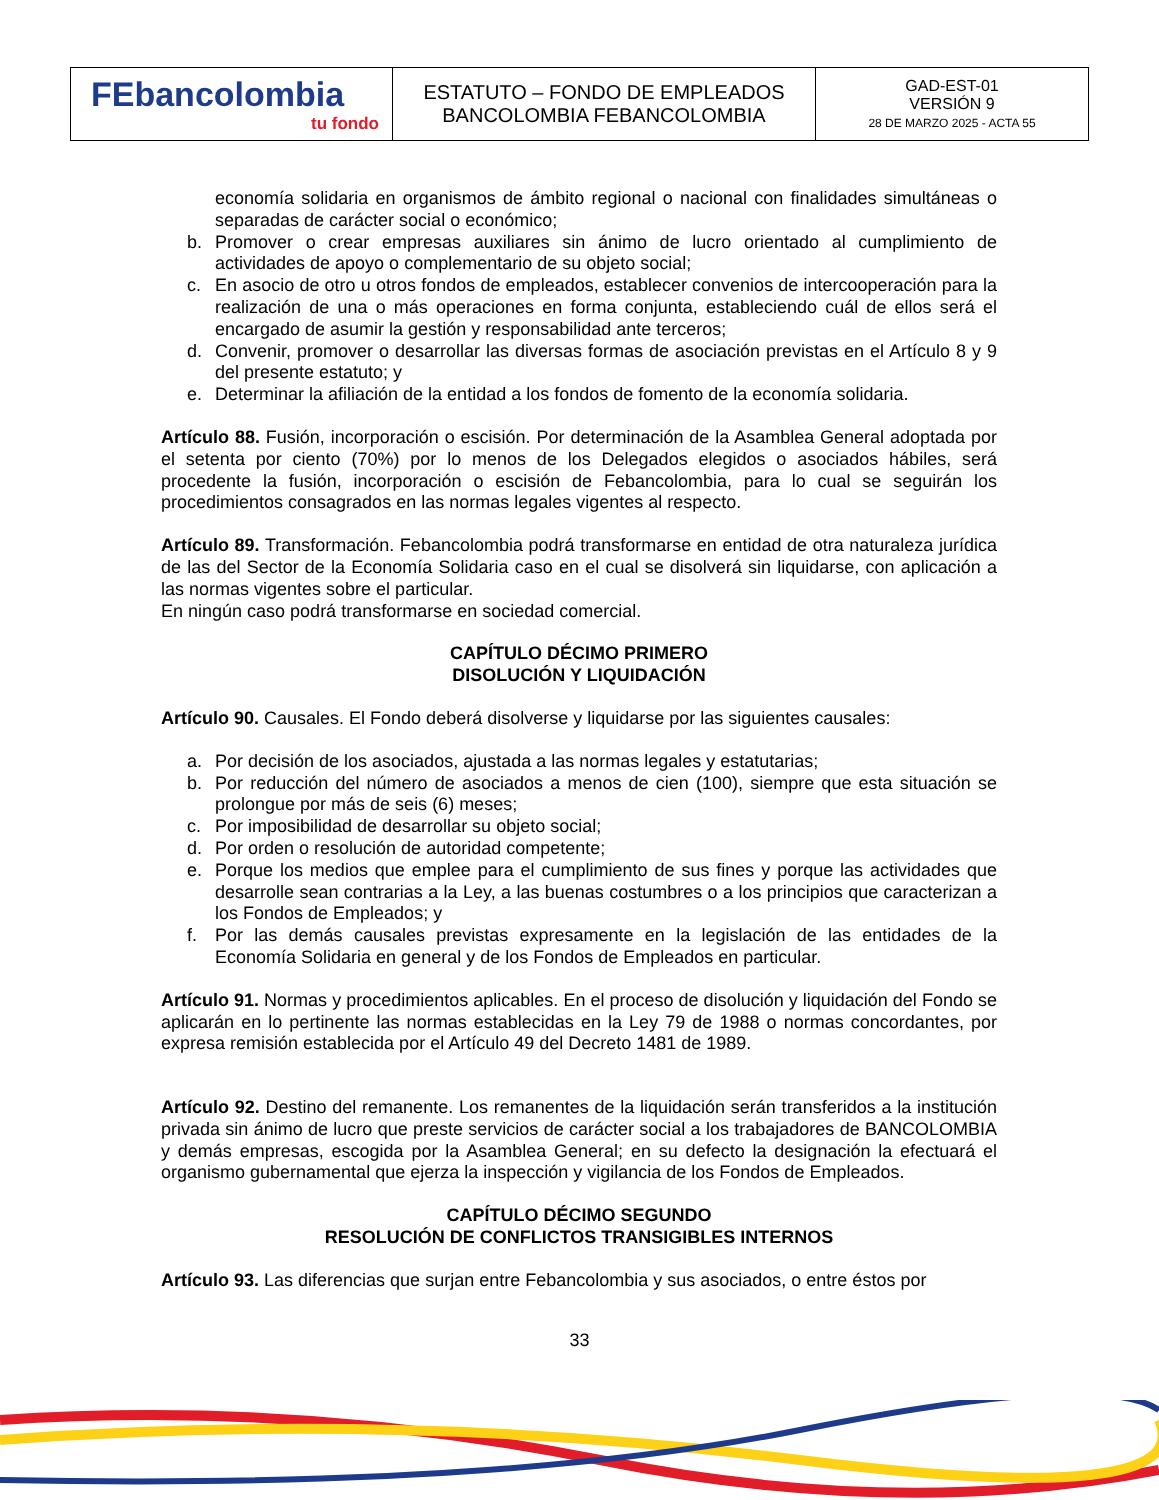| FEbancolombia tu fondo | ESTATUTO – FONDO DE EMPLEADOS BANCOLOMBIA FEBANCOLOMBIA | GAD-EST-01 VERSIÓN 9 28 DE MARZO 2025 - ACTA 55 |
economía solidaria en organismos de ámbito regional o nacional con finalidades simultáneas o separadas de carácter social o económico;
b. Promover o crear empresas auxiliares sin ánimo de lucro orientado al cumplimiento de actividades de apoyo o complementario de su objeto social;
c. En asocio de otro u otros fondos de empleados, establecer convenios de intercooperación para la realización de una o más operaciones en forma conjunta, estableciendo cuál de ellos será el encargado de asumir la gestión y responsabilidad ante terceros;
d. Convenir, promover o desarrollar las diversas formas de asociación previstas en el Artículo 8 y 9 del presente estatuto; y
e. Determinar la afiliación de la entidad a los fondos de fomento de la economía solidaria.
Artículo 88. Fusión, incorporación o escisión. Por determinación de la Asamblea General adoptada por el setenta por ciento (70%) por lo menos de los Delegados elegidos o asociados hábiles, será procedente la fusión, incorporación o escisión de Febancolombia, para lo cual se seguirán los procedimientos consagrados en las normas legales vigentes al respecto.
Artículo 89. Transformación. Febancolombia podrá transformarse en entidad de otra naturaleza jurídica de las del Sector de la Economía Solidaria caso en el cual se disolverá sin liquidarse, con aplicación a las normas vigentes sobre el particular.
En ningún caso podrá transformarse en sociedad comercial.
CAPÍTULO DÉCIMO PRIMERO
DISOLUCIÓN Y LIQUIDACIÓN
Artículo 90. Causales. El Fondo deberá disolverse y liquidarse por las siguientes causales:
a. Por decisión de los asociados, ajustada a las normas legales y estatutarias;
b. Por reducción del número de asociados a menos de cien (100), siempre que esta situación se prolongue por más de seis (6) meses;
c. Por imposibilidad de desarrollar su objeto social;
d. Por orden o resolución de autoridad competente;
e. Porque los medios que emplee para el cumplimiento de sus fines y porque las actividades que desarrolle sean contrarias a la Ley, a las buenas costumbres o a los principios que caracterizan a los Fondos de Empleados; y
f. Por las demás causales previstas expresamente en la legislación de las entidades de la Economía Solidaria en general y de los Fondos de Empleados en particular.
Artículo 91. Normas y procedimientos aplicables. En el proceso de disolución y liquidación del Fondo se aplicarán en lo pertinente las normas establecidas en la Ley 79 de 1988 o normas concordantes, por expresa remisión establecida por el Artículo 49 del Decreto 1481 de 1989.
Artículo 92. Destino del remanente. Los remanentes de la liquidación serán transferidos a la institución privada sin ánimo de lucro que preste servicios de carácter social a los trabajadores de BANCOLOMBIA y demás empresas, escogida por la Asamblea General; en su defecto la designación la efectuará el organismo gubernamental que ejerza la inspección y vigilancia de los Fondos de Empleados.
CAPÍTULO DÉCIMO SEGUNDO
RESOLUCIÓN DE CONFLICTOS TRANSIGIBLES INTERNOS
Artículo 93. Las diferencias que surjan entre Febancolombia y sus asociados, o entre éstos por
33